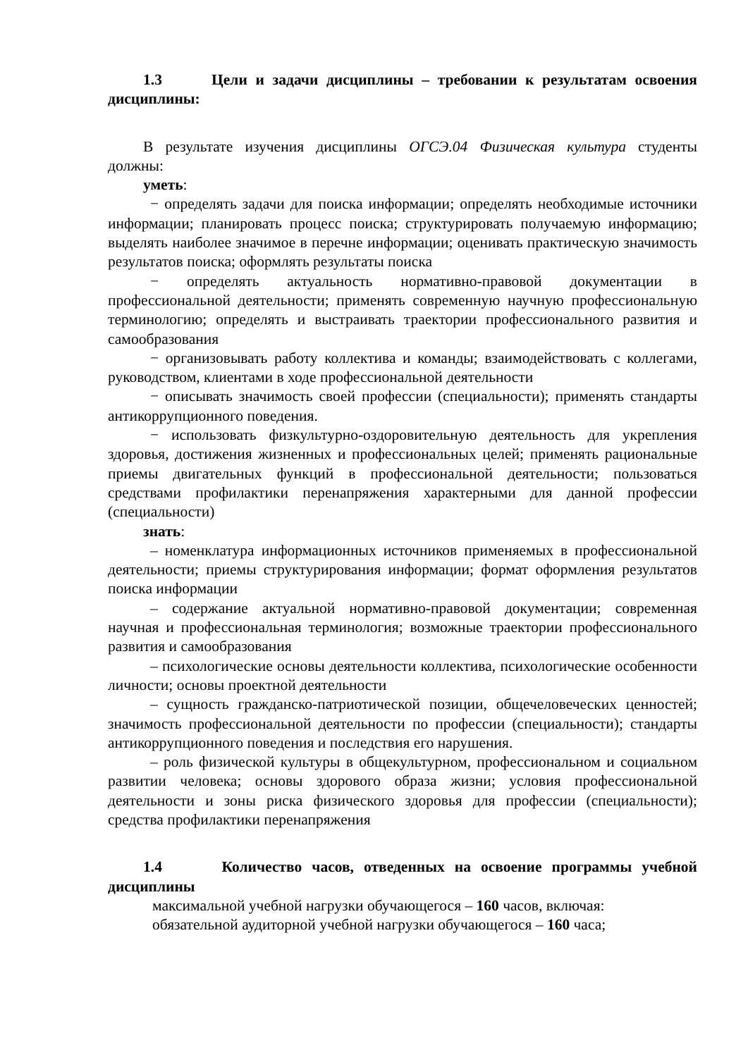1.3 Цели и задачи дисциплины – требовании к результатам освоения дисциплины:
В результате изучения дисциплины ОГСЭ.04 Физическая культура студенты должны:
уметь:
− определять задачи для поиска информации; определять необходимые источники информации; планировать процесс поиска; структурировать получаемую информацию; выделять наиболее значимое в перечне информации; оценивать практическую значимость результатов поиска; оформлять результаты поиска
− определять актуальность нормативно-правовой документации в профессиональной деятельности; применять современную научную профессиональную терминологию; определять и выстраивать траектории профессионального развития и самообразования
− организовывать работу коллектива и команды; взаимодействовать с коллегами, руководством, клиентами в ходе профессиональной деятельности
− описывать значимость своей профессии (специальности); применять стандарты антикоррупционного поведения.
− использовать физкультурно-оздоровительную деятельность для укрепления здоровья, достижения жизненных и профессиональных целей; применять рациональные приемы двигательных функций в профессиональной деятельности; пользоваться средствами профилактики перенапряжения характерными для данной профессии (специальности)
знать:
– номенклатура информационных источников применяемых в профессиональной деятельности; приемы структурирования информации; формат оформления результатов поиска информации
– содержание актуальной нормативно-правовой документации; современная научная и профессиональная терминология; возможные траектории профессионального развития и самообразования
– психологические основы деятельности коллектива, психологические особенности личности; основы проектной деятельности
– сущность гражданско-патриотической позиции, общечеловеческих ценностей; значимость профессиональной деятельности по профессии (специальности); стандарты антикоррупционного поведения и последствия его нарушения.
– роль физической культуры в общекультурном, профессиональном и социальном развитии человека; основы здорового образа жизни; условия профессиональной деятельности и зоны риска физического здоровья для профессии (специальности); средства профилактики перенапряжения
1.4 Количество часов, отведенных на освоение программы учебной дисциплины
максимальной учебной нагрузки обучающегося – 160 часов, включая:
обязательной аудиторной учебной нагрузки обучающегося – 160 часа;